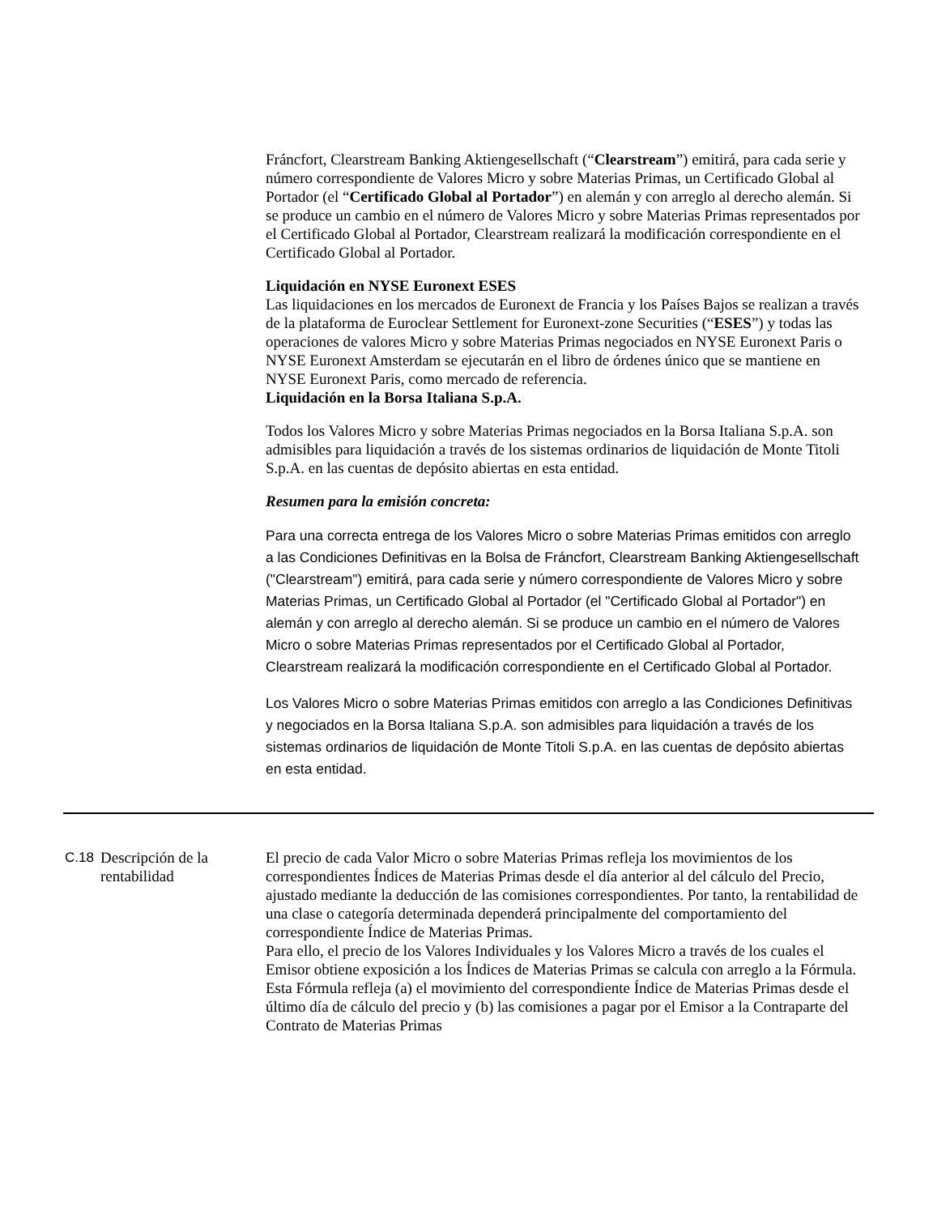Fráncfort, Clearstream Banking Aktiengesellschaft (“Clearstream”) emitirá, para cada serie y número correspondiente de Valores Micro y sobre Materias Primas, un Certificado Global al Portador (el “Certificado Global al Portador”) en alemán y con arreglo al derecho alemán. Si se produce un cambio en el número de Valores Micro y sobre Materias Primas representados por el Certificado Global al Portador, Clearstream realizará la modificación correspondiente en el Certificado Global al Portador.
Liquidación en NYSE Euronext ESES
Las liquidaciones en los mercados de Euronext de Francia y los Países Bajos se realizan a través de la plataforma de Euroclear Settlement for Euronext-zone Securities (“ESES”) y todas las operaciones de valores Micro y sobre Materias Primas negociados en NYSE Euronext Paris o NYSE Euronext Amsterdam se ejecutarán en el libro de órdenes único que se mantiene en NYSE Euronext Paris, como mercado de referencia.
Liquidación en la Borsa Italiana S.p.A.
Todos los Valores Micro y sobre Materias Primas negociados en la Borsa Italiana S.p.A. son admisibles para liquidación a través de los sistemas ordinarios de liquidación de Monte Titoli S.p.A. en las cuentas de depósito abiertas en esta entidad.
Resumen para la emisión concreta:
Para una correcta entrega de los Valores Micro o sobre Materias Primas emitidos con arreglo a las Condiciones Definitivas en la Bolsa de Fráncfort, Clearstream Banking Aktiengesellschaft ("Clearstream") emitirá, para cada serie y número correspondiente de Valores Micro y sobre Materias Primas, un Certificado Global al Portador (el "Certificado Global al Portador") en alemán y con arreglo al derecho alemán. Si se produce un cambio en el número de Valores Micro o sobre Materias Primas representados por el Certificado Global al Portador, Clearstream realizará la modificación correspondiente en el Certificado Global al Portador.
Los Valores Micro o sobre Materias Primas emitidos con arreglo a las Condiciones Definitivas y negociados en la Borsa Italiana S.p.A. son admisibles para liquidación a través de los sistemas ordinarios de liquidación de Monte Titoli S.p.A. en las cuentas de depósito abiertas en esta entidad.
C.18 Descripción de la rentabilidad
El precio de cada Valor Micro o sobre Materias Primas refleja los movimientos de los correspondientes Índices de Materias Primas desde el día anterior al del cálculo del Precio, ajustado mediante la deducción de las comisiones correspondientes. Por tanto, la rentabilidad de una clase o categoría determinada dependerá principalmente del comportamiento del correspondiente Índice de Materias Primas.
Para ello, el precio de los Valores Individuales y los Valores Micro a través de los cuales el Emisor obtiene exposición a los Índices de Materias Primas se calcula con arreglo a la Fórmula. Esta Fórmula refleja (a) el movimiento del correspondiente Índice de Materias Primas desde el último día de cálculo del precio y (b) las comisiones a pagar por el Emisor a la Contraparte del Contrato de Materias Primas